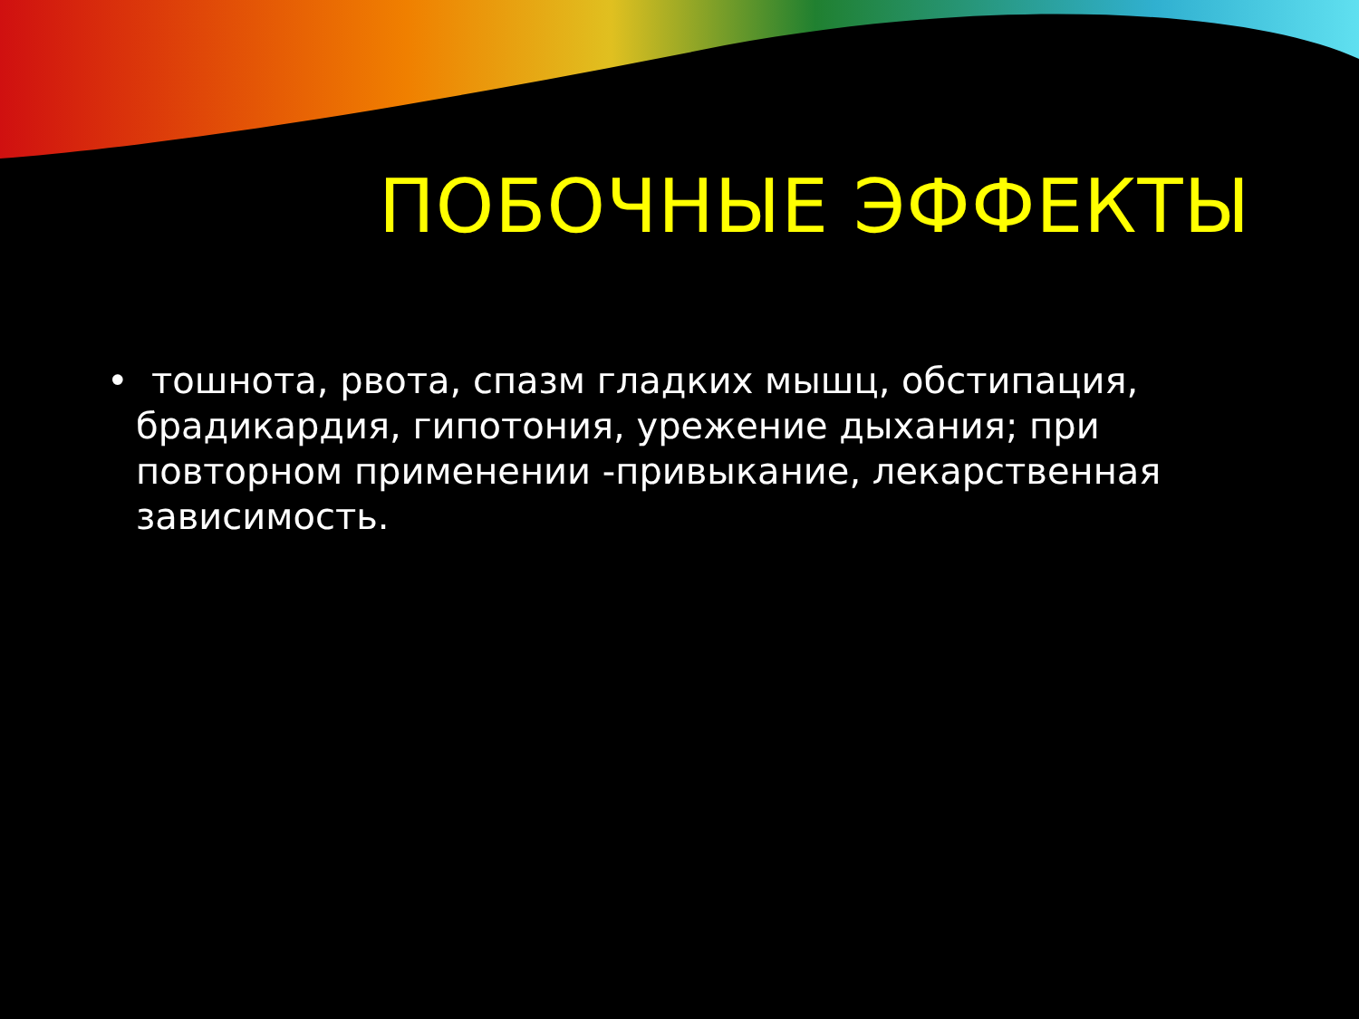ПОБОЧНЫЕ ЭФФЕКТЫ
• тошнота, рвота, спазм гладких мышц, обстипация, брадикардия, гипотония, урежение дыхания; при повторном применении -привыкание, лекарственная зависимость.